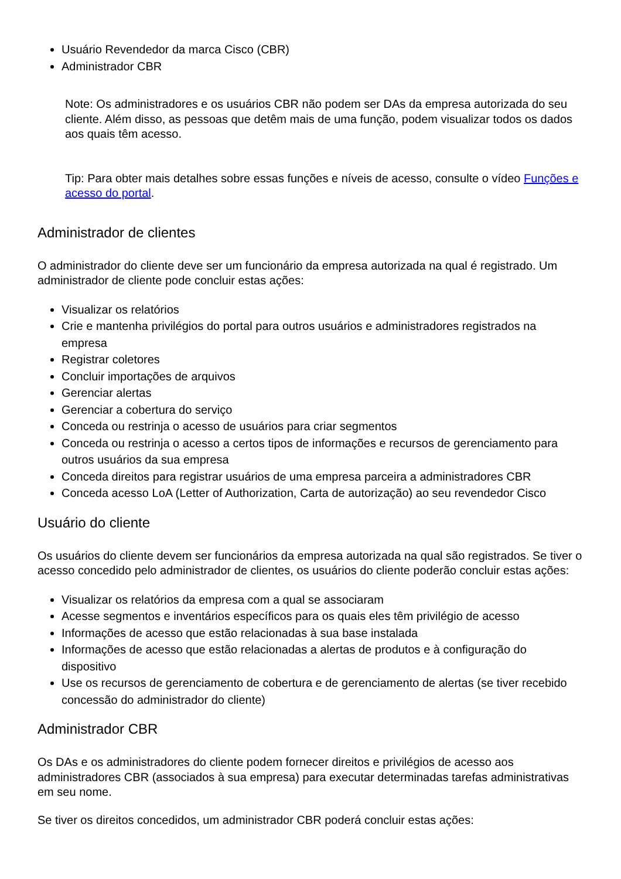Usuário Revendedor da marca Cisco (CBR)
Administrador CBR
Note: Os administradores e os usuários CBR não podem ser DAs da empresa autorizada do seu cliente. Além disso, as pessoas que detêm mais de uma função, podem visualizar todos os dados aos quais têm acesso.
Tip: Para obter mais detalhes sobre essas funções e níveis de acesso, consulte o vídeo Funções e acesso do portal.
Administrador de clientes
O administrador do cliente deve ser um funcionário da empresa autorizada na qual é registrado. Um administrador de cliente pode concluir estas ações:
Visualizar os relatórios
Crie e mantenha privilégios do portal para outros usuários e administradores registrados na empresa
Registrar coletores
Concluir importações de arquivos
Gerenciar alertas
Gerenciar a cobertura do serviço
Conceda ou restrinja o acesso de usuários para criar segmentos
Conceda ou restrinja o acesso a certos tipos de informações e recursos de gerenciamento para outros usuários da sua empresa
Conceda direitos para registrar usuários de uma empresa parceira a administradores CBR
Conceda acesso LoA (Letter of Authorization, Carta de autorização) ao seu revendedor Cisco
Usuário do cliente
Os usuários do cliente devem ser funcionários da empresa autorizada na qual são registrados. Se tiver o acesso concedido pelo administrador de clientes, os usuários do cliente poderão concluir estas ações:
Visualizar os relatórios da empresa com a qual se associaram
Acesse segmentos e inventários específicos para os quais eles têm privilégio de acesso
Informações de acesso que estão relacionadas à sua base instalada
Informações de acesso que estão relacionadas a alertas de produtos e à configuração do dispositivo
Use os recursos de gerenciamento de cobertura e de gerenciamento de alertas (se tiver recebido concessão do administrador do cliente)
Administrador CBR
Os DAs e os administradores do cliente podem fornecer direitos e privilégios de acesso aos administradores CBR (associados à sua empresa) para executar determinadas tarefas administrativas em seu nome.
Se tiver os direitos concedidos, um administrador CBR poderá concluir estas ações: